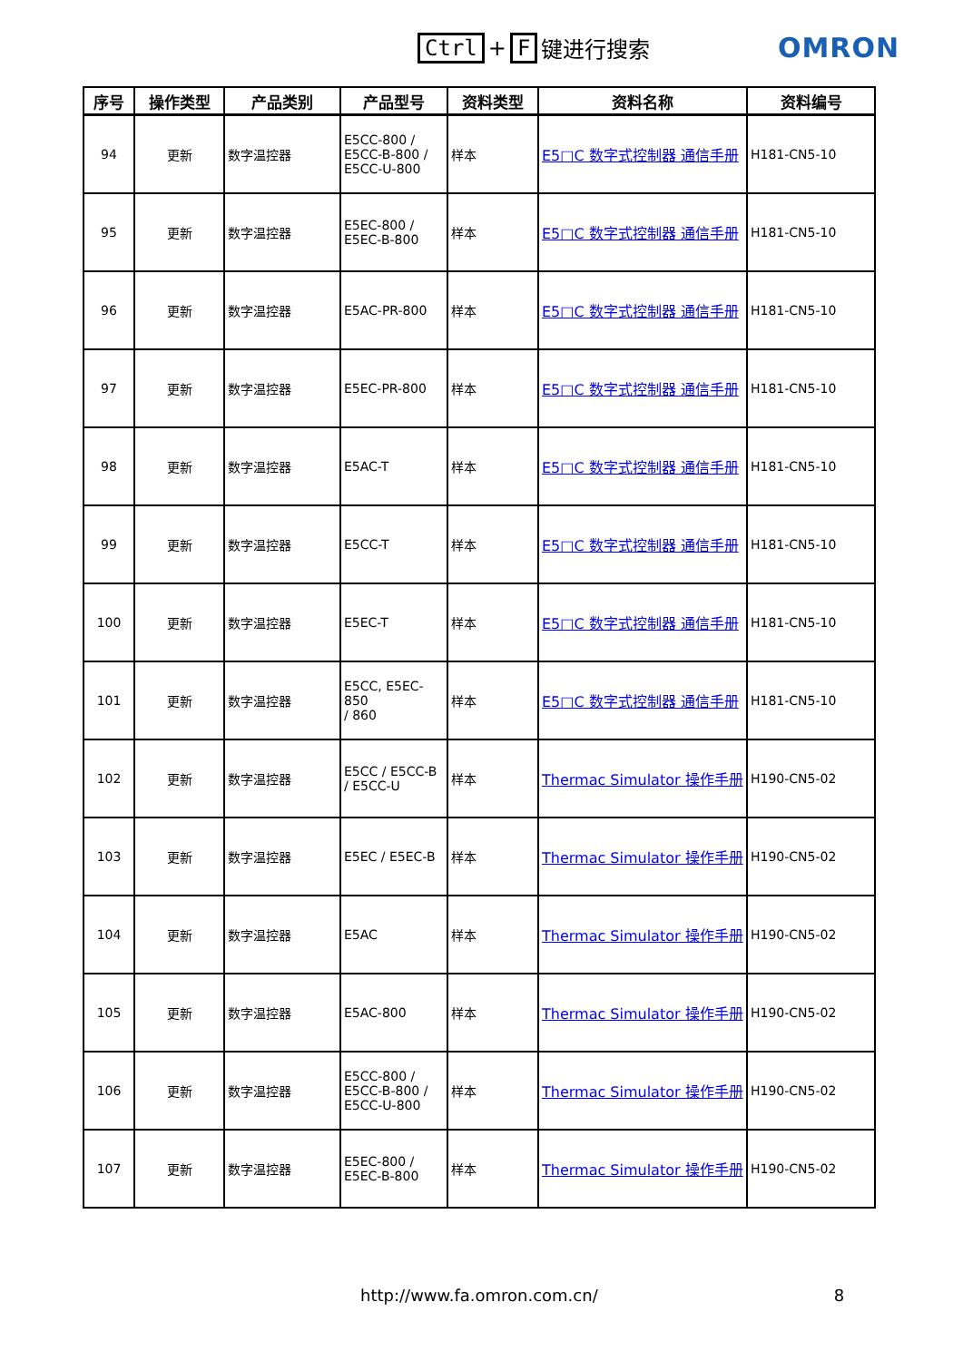Ctrl + F 键进行搜索
OMRON
| 序号 | 操作类型 | 产品类别 | 产品型号 | 资料类型 | 资料名称 | 资料编号 |
| --- | --- | --- | --- | --- | --- | --- |
| 94 | 更新 | 数字温控器 | E5CC-800 / E5CC-B-800 / E5CC-U-800 | 样本 | E5□C 数字式控制器 通信手册 | H181-CN5-10 |
| 95 | 更新 | 数字温控器 | E5EC-800 / E5EC-B-800 | 样本 | E5□C 数字式控制器 通信手册 | H181-CN5-10 |
| 96 | 更新 | 数字温控器 | E5AC-PR-800 | 样本 | E5□C 数字式控制器 通信手册 | H181-CN5-10 |
| 97 | 更新 | 数字温控器 | E5EC-PR-800 | 样本 | E5□C 数字式控制器 通信手册 | H181-CN5-10 |
| 98 | 更新 | 数字温控器 | E5AC-T | 样本 | E5□C 数字式控制器 通信手册 | H181-CN5-10 |
| 99 | 更新 | 数字温控器 | E5CC-T | 样本 | E5□C 数字式控制器 通信手册 | H181-CN5-10 |
| 100 | 更新 | 数字温控器 | E5EC-T | 样本 | E5□C 数字式控制器 通信手册 | H181-CN5-10 |
| 101 | 更新 | 数字温控器 | E5CC, E5EC-850 / 860 | 样本 | E5□C 数字式控制器 通信手册 | H181-CN5-10 |
| 102 | 更新 | 数字温控器 | E5CC / E5CC-B / E5CC-U | 样本 | Thermac Simulator 操作手册 | H190-CN5-02 |
| 103 | 更新 | 数字温控器 | E5EC / E5EC-B | 样本 | Thermac Simulator 操作手册 | H190-CN5-02 |
| 104 | 更新 | 数字温控器 | E5AC | 样本 | Thermac Simulator 操作手册 | H190-CN5-02 |
| 105 | 更新 | 数字温控器 | E5AC-800 | 样本 | Thermac Simulator 操作手册 | H190-CN5-02 |
| 106 | 更新 | 数字温控器 | E5CC-800 / E5CC-B-800 / E5CC-U-800 | 样本 | Thermac Simulator 操作手册 | H190-CN5-02 |
| 107 | 更新 | 数字温控器 | E5EC-800 / E5EC-B-800 | 样本 | Thermac Simulator 操作手册 | H190-CN5-02 |
http://www.fa.omron.com.cn/ 8